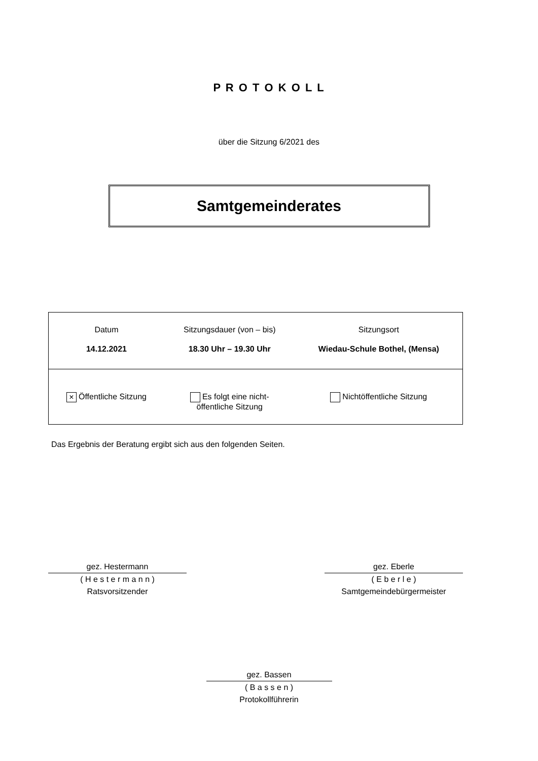P R O T O K O L L
über die Sitzung 6/2021 des
Samtgemeinderates
| Datum | Sitzungsdauer (von – bis) | Sitzungsort |
| 14.12.2021 | 18.30 Uhr – 19.30 Uhr | Wiedau-Schule Bothel, (Mensa) |
| × Öffentliche Sitzung | Es folgt eine nicht- öffentliche Sitzung | Nichtöffentliche Sitzung |
Das Ergebnis der Beratung ergibt sich aus den folgenden Seiten.
gez. Hestermann
( H e s t e r m a n n )
Ratsvorsitzender
gez. Eberle
( E b e r l e )
Samtgemeindebürgermeister
gez. Bassen
( B a s s e n )
Protokollführerin